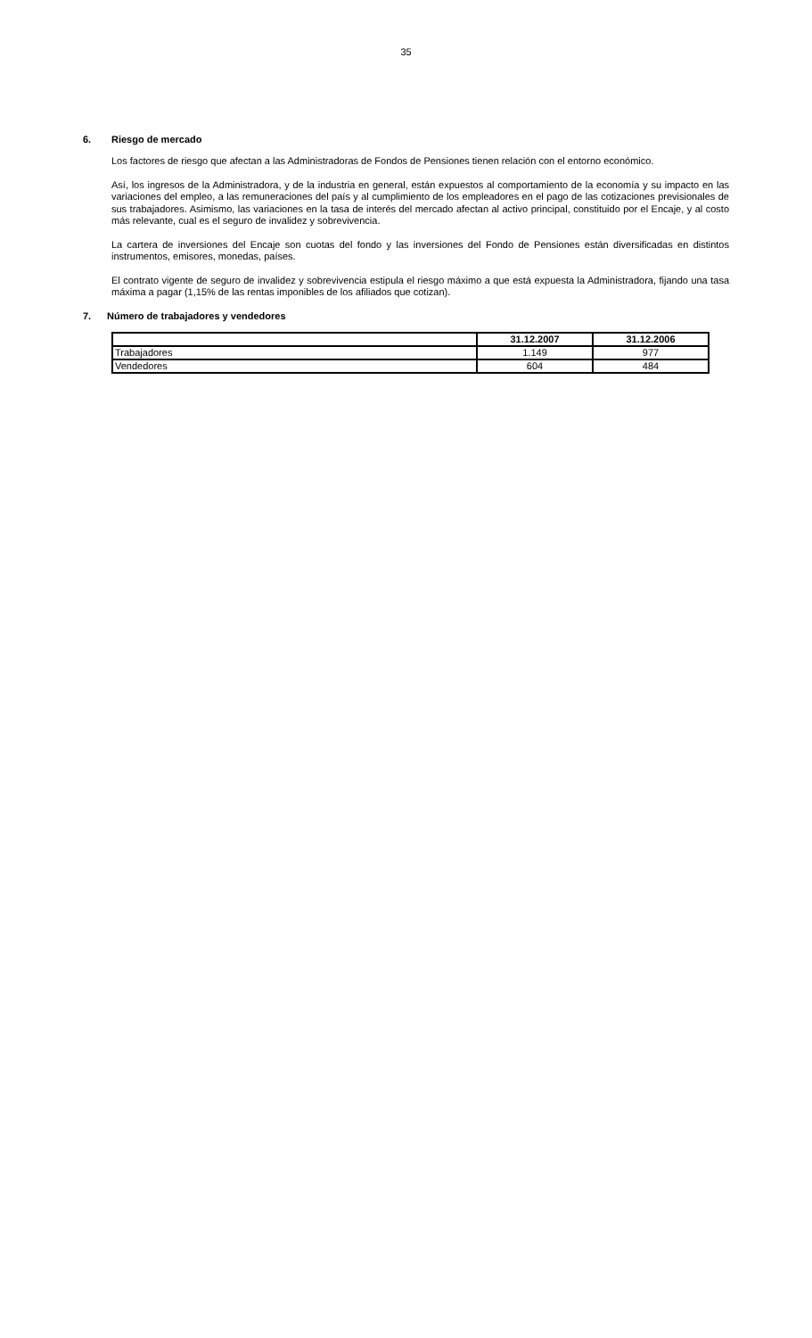35
6. Riesgo de mercado
Los factores de riesgo que afectan a las Administradoras de Fondos de Pensiones tienen relación con el entorno económico.
Así, los ingresos de la Administradora, y de la industria en general, están expuestos al comportamiento de la economía y su impacto en las variaciones del empleo, a las remuneraciones del país y al cumplimiento de los empleadores en el pago de las cotizaciones previsionales de sus trabajadores. Asimismo, las variaciones en la tasa de interés del mercado afectan al activo principal, constituido por el Encaje, y al costo más relevante, cual es el seguro de invalidez y sobrevivencia.
La cartera de inversiones del Encaje son cuotas del fondo y las inversiones del Fondo de Pensiones están diversificadas en distintos instrumentos, emisores, monedas, países.
El contrato vigente de seguro de invalidez y sobrevivencia estipula el riesgo máximo a que está expuesta la Administradora, fijando una tasa máxima a pagar (1,15% de las rentas imponibles de los afiliados que cotizan).
7. Número de trabajadores y vendedores
| | 31.12.2007 | 31.12.2006 |
| --- | --- | --- |
| Trabajadores | 1.149 | 977 |
| Vendedores | 604 | 484 |